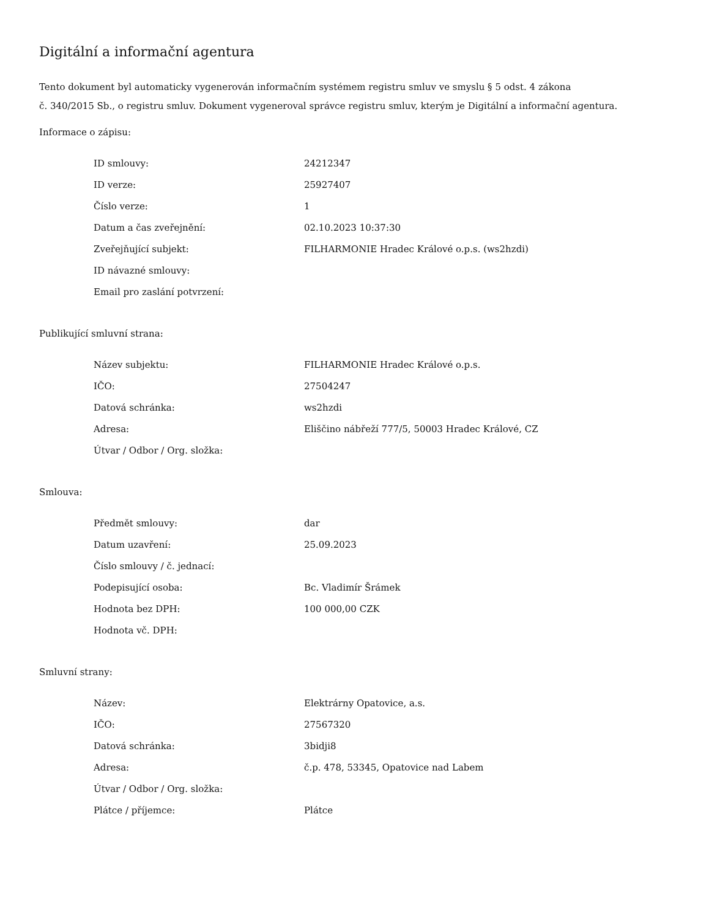Digitální a informační agentura
Tento dokument byl automaticky vygenerován informačním systémem registru smluv ve smyslu § 5 odst. 4 zákona
č. 340/2015 Sb., o registru smluv. Dokument vygeneroval správce registru smluv, kterým je Digitální a informační agentura.
Informace o zápisu:
| ID smlouvy: | 24212347 |
| ID verze: | 25927407 |
| Číslo verze: | 1 |
| Datum a čas zveřejnění: | 02.10.2023 10:37:30 |
| Zveřejňující subjekt: | FILHARMONIE Hradec Králové o.p.s. (ws2hzdi) |
| ID návazné smlouvy: | |
| Email pro zaslání potvrzení: | |
Publikující smluvní strana:
| Název subjektu: | FILHARMONIE Hradec Králové o.p.s. |
| IČO: | 27504247 |
| Datová schránka: | ws2hzdi |
| Adresa: | Eliščino nábřeží 777/5, 50003 Hradec Králové, CZ |
| Útvar / Odbor / Org. složka: | |
Smlouva:
| Předmět smlouvy: | dar |
| Datum uzavření: | 25.09.2023 |
| Číslo smlouvy / č. jednací: | |
| Podepisující osoba: | Bc. Vladimír Šrámek |
| Hodnota bez DPH: | 100 000,00 CZK |
| Hodnota vč. DPH: | |
Smluvní strany:
| Název: | Elektrárny Opatovice, a.s. |
| IČO: | 27567320 |
| Datová schránka: | 3bidji8 |
| Adresa: | č.p. 478, 53345, Opatovice nad Labem |
| Útvar / Odbor / Org. složka: | |
| Plátce / příjemce: | Plátce |